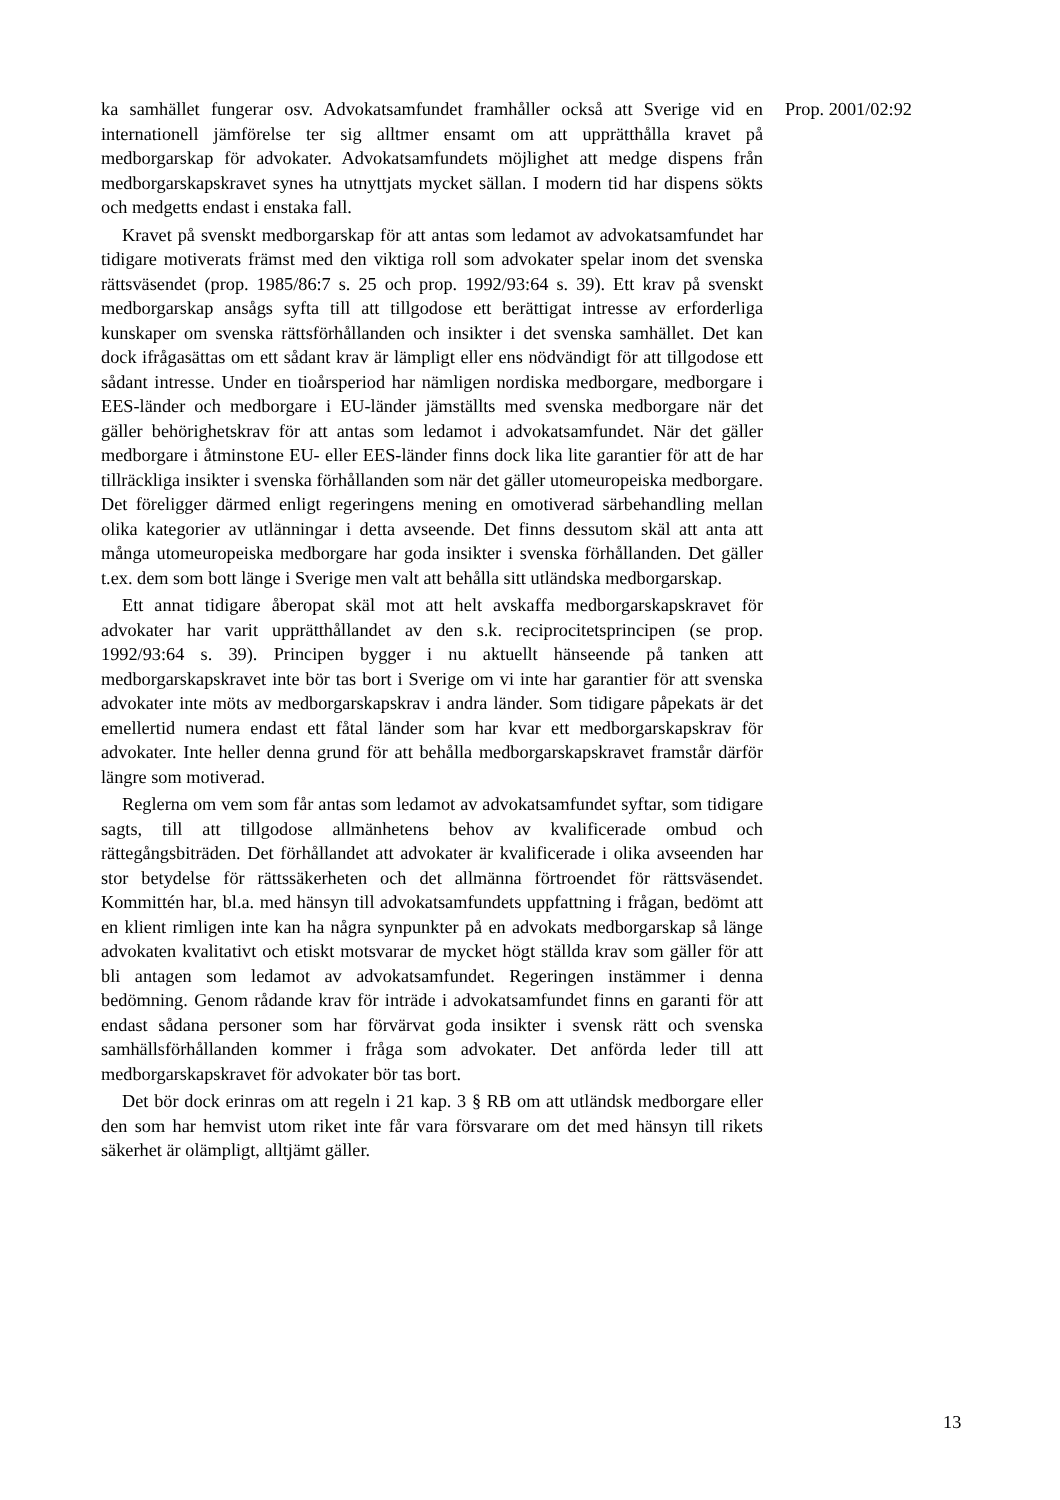ka samhället fungerar osv. Advokatsamfundet framhåller också att Sverige vid en internationell jämförelse ter sig alltmer ensamt om att upprätthålla kravet på medborgarskap för advokater. Advokatsamfundets möjlighet att medge dispens från medborgarskapskravet synes ha utnyttjats mycket sällan. I modern tid har dispens sökts och medgetts endast i enstaka fall.
Kravet på svenskt medborgarskap för att antas som ledamot av advokatsamfundet har tidigare motiverats främst med den viktiga roll som advokater spelar inom det svenska rättsväsendet (prop. 1985/86:7 s. 25 och prop. 1992/93:64 s. 39). Ett krav på svenskt medborgarskap ansågs syfta till att tillgodose ett berättigat intresse av erforderliga kunskaper om svenska rättsförhållanden och insikter i det svenska samhället. Det kan dock ifrågasättas om ett sådant krav är lämpligt eller ens nödvändigt för att tillgodose ett sådant intresse. Under en tioårsperiod har nämligen nordiska medborgare, medborgare i EES-länder och medborgare i EU-länder jämställts med svenska medborgare när det gäller behörighetskrav för att antas som ledamot i advokatsamfundet. När det gäller medborgare i åtminstone EU- eller EES-länder finns dock lika lite garantier för att de har tillräckliga insikter i svenska förhållanden som när det gäller utomeuropeiska medborgare. Det föreligger därmed enligt regeringens mening en omotiverad särbehandling mellan olika kategorier av utlänningar i detta avseende. Det finns dessutom skäl att anta att många utomeuropeiska medborgare har goda insikter i svenska förhållanden. Det gäller t.ex. dem som bott länge i Sverige men valt att behålla sitt utländska medborgarskap.
Ett annat tidigare åberopat skäl mot att helt avskaffa medborgarskapskravet för advokater har varit upprätthållandet av den s.k. reciprocitetsprincipen (se prop. 1992/93:64 s. 39). Principen bygger i nu aktuellt hänseende på tanken att medborgarskapskravet inte bör tas bort i Sverige om vi inte har garantier för att svenska advokater inte möts av medborgarskapskrav i andra länder. Som tidigare påpekats är det emellertid numera endast ett fåtal länder som har kvar ett medborgarskapskrav för advokater. Inte heller denna grund för att behålla medborgarskapskravet framstår därför längre som motiverad.
Reglerna om vem som får antas som ledamot av advokatsamfundet syftar, som tidigare sagts, till att tillgodose allmänhetens behov av kvalificerade ombud och rättegångsbiträden. Det förhållandet att advokater är kvalificerade i olika avseenden har stor betydelse för rättssäkerheten och det allmänna förtroendet för rättsväsendet. Kommittén har, bl.a. med hänsyn till advokatsamfundets uppfattning i frågan, bedömt att en klient rimligen inte kan ha några synpunkter på en advokats medborgarskap så länge advokaten kvalitativt och etiskt motsvarar de mycket högt ställda krav som gäller för att bli antagen som ledamot av advokatsamfundet. Regeringen instämmer i denna bedömning. Genom rådande krav för inträde i advokatsamfundet finns en garanti för att endast sådana personer som har förvärvat goda insikter i svensk rätt och svenska samhällsförhållanden kommer i fråga som advokater. Det anförda leder till att medborgarskapskravet för advokater bör tas bort.
Det bör dock erinras om att regeln i 21 kap. 3 § RB om att utländsk medborgare eller den som har hemvist utom riket inte får vara försvarare om det med hänsyn till rikets säkerhet är olämpligt, alltjämt gäller.
Prop. 2001/02:92
13